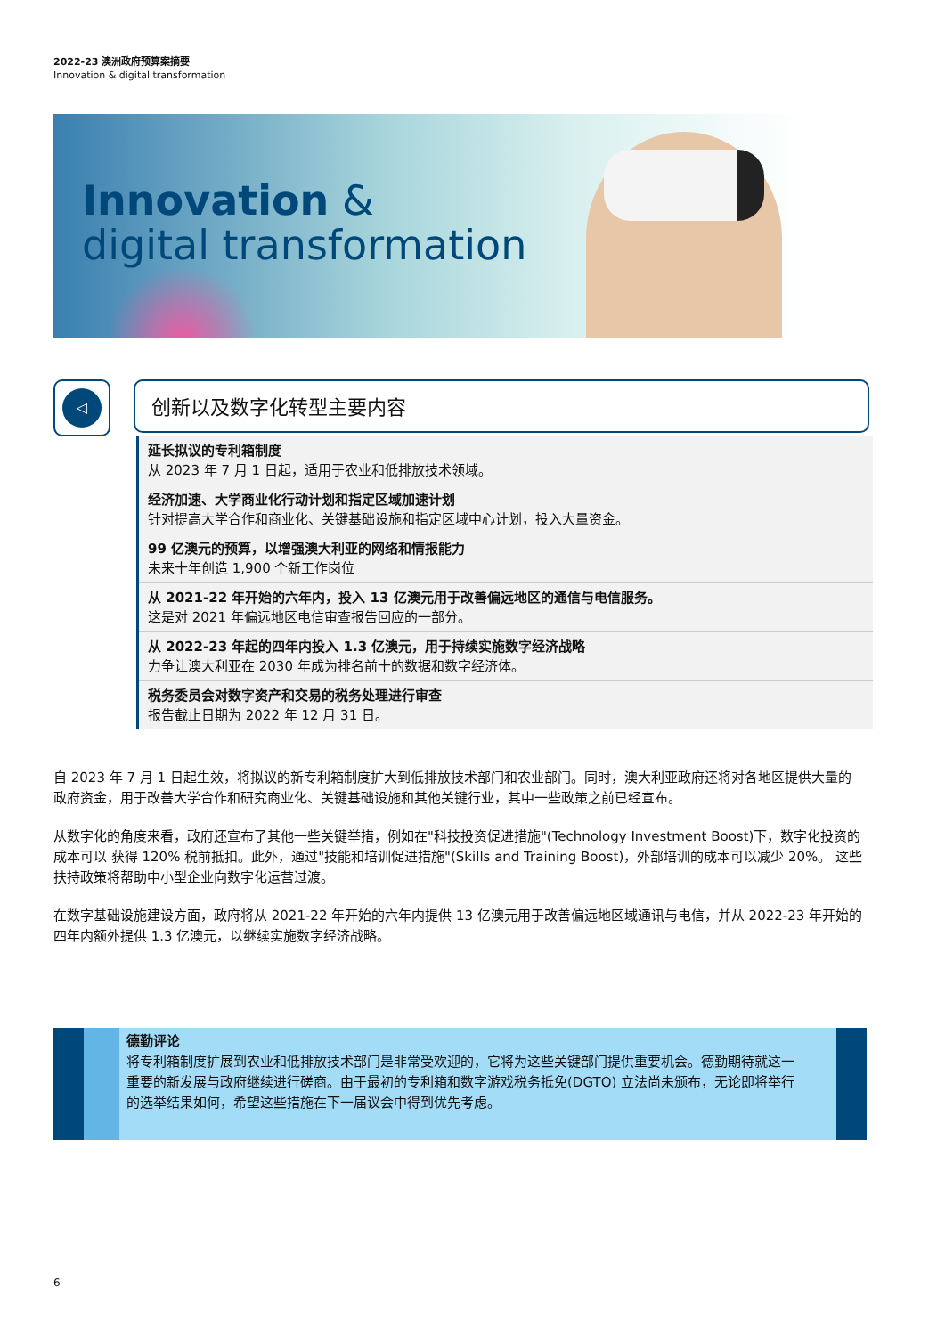2022-23 澳洲政府预算案摘要
Innovation & digital transformation
Innovation &
digital transformation
◁ 创新以及数字化转型主要内容
延长拟议的专利箱制度
从 2023 年 7 月 1 日起，适用于农业和低排放技术领域。
经济加速、大学商业化行动计划和指定区域加速计划
针对提高大学合作和商业化、关键基础设施和指定区域中心计划，投入大量资金。
99 亿澳元的预算，以增强澳大利亚的网络和情报能力
未来十年创造 1,900 个新工作岗位
从 2021-22 年开始的六年内，投入 13 亿澳元用于改善偏远地区的通信与电信服务。
这是对 2021 年偏远地区电信审查报告回应的一部分。
从 2022-23 年起的四年内投入 1.3 亿澳元，用于持续实施数字经济战略
力争让澳大利亚在 2030 年成为排名前十的数据和数字经济体。
税务委员会对数字资产和交易的税务处理进行审查
报告截止日期为 2022 年 12 月 31 日。
自 2023 年 7 月 1 日起生效，将拟议的新专利箱制度扩大到低排放技术部门和农业部门。同时，澳大利亚政府还将对各地区提供大量的政府资金，用于改善大学合作和研究商业化、关键基础设施和其他关键行业，其中一些政策之前已经宣布。
从数字化的角度来看，政府还宣布了其他一些关键举措，例如在"科技投资促进措施"(Technology Investment Boost)下，数字化投资的成本可以 获得 120% 税前抵扣。此外，通过"技能和培训促进措施"(Skills and Training Boost)，外部培训的成本可以减少 20%。 这些扶持政策将帮助中小型企业向数字化运营过渡。
在数字基础设施建设方面，政府将从 2021-22 年开始的六年内提供 13 亿澳元用于改善偏远地区域通讯与电信，并从 2022-23 年开始的四年内额外提供 1.3 亿澳元，以继续实施数字经济战略。
德勤评论
将专利箱制度扩展到农业和低排放技术部门是非常受欢迎的，它将为这些关键部门提供重要机会。德勤期待就这一重要的新发展与政府继续进行磋商。由于最初的专利箱和数字游戏税务抵免(DGTO) 立法尚未颁布，无论即将举行的选举结果如何，希望这些措施在下一届议会中得到优先考虑。
6